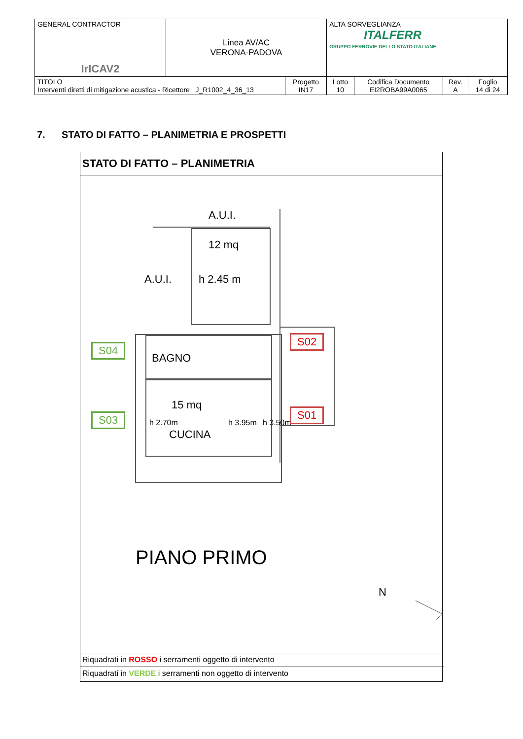| GENERAL CONTRACTOR IrICAV2 | Linea AV/AC VERONA-PADOVA | | ALTA SORVEGLIANZA ITALFERR GRUPPO FERROVIE DELLO STATO ITALIANE | | | |
| TITOLO Interventi diretti di mitigazione acustica - Ricettore J_R1002_4_36_13 | | Progetto IN17 | Lotto 10 | Codifica Documento EI2ROBA99A0065 | Rev. A | Foglio 14 di 24 |
7. STATO DI FATTO – PLANIMETRIA E PROSPETTI
STATO DI FATTO – PLANIMETRIA
A.U.I.
12 mq
A.U.I. h 2.45 m
BAGNO
15 mq
CUCINA
h 2.70m h 3.95m h 3.50m
S02
S01
S04
S03
PIANO PRIMO
N
Riquadrati in ROSSO i serramenti oggetto di intervento
Riquadrati in VERDE i serramenti non oggetto di intervento